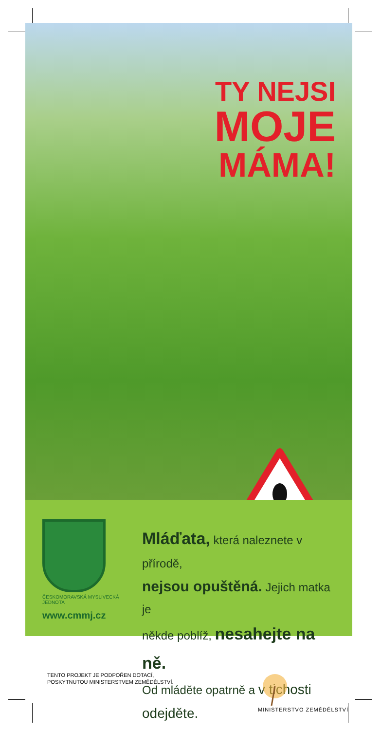TY NEJSI
MOJE
MÁMA!
ČESKOMORAVSKÁ MYSLIVECKÁ JEDNOTA
www.cmmj.cz
Mláďata, která naleznete v přírodě,
nejsou opuštěná. Jejich matka je
někde poblíž, nesahejte na ně.
Od mláděte opatrně a v tichosti odejděte.
TENTO PROJEKT JE PODPOŘEN DOTACÍ,
POSKYTNUTOU MINISTERSTVEM ZEMĚDĚLSTVÍ.
MINISTERSTVO ZEMĚDĚLSTVÍ